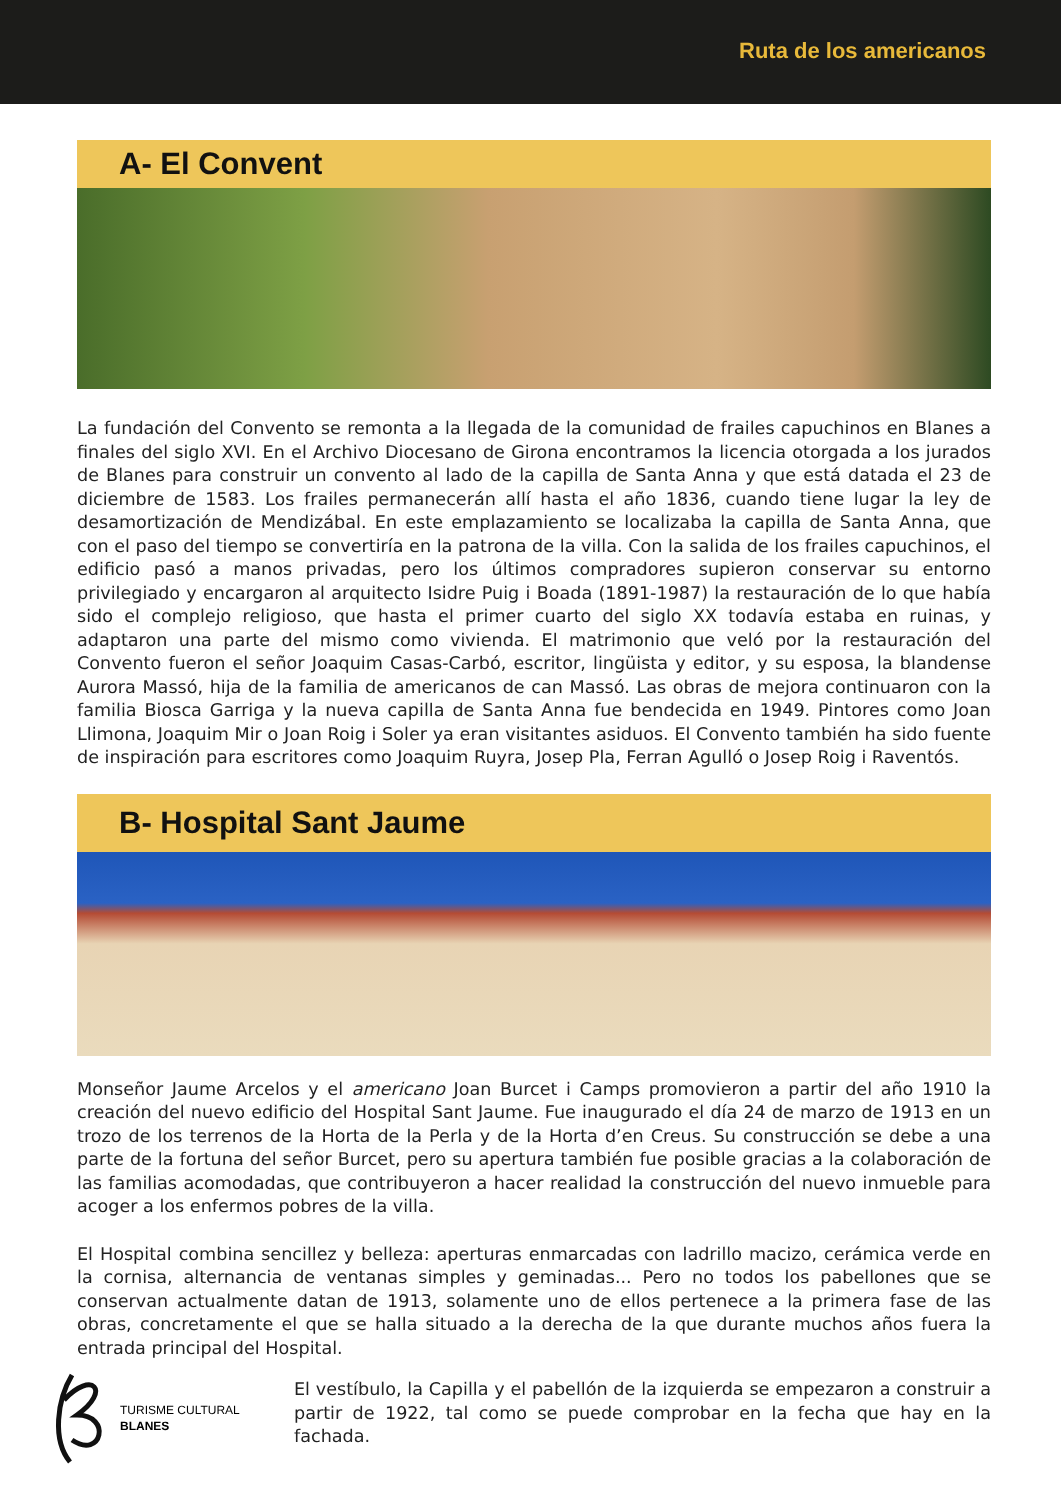Ruta de los americanos
A- El Convent
La fundación del Convento se remonta a la llegada de la comunidad de frailes capuchinos en Blanes a finales del siglo XVI. En el Archivo Diocesano de Girona encontramos la licencia otorgada a los jurados de Blanes para construir un convento al lado de la capilla de Santa Anna y que está datada el 23 de diciembre de 1583. Los frailes permanecerán allí hasta el año 1836, cuando tiene lugar la ley de desamortización de Mendizábal. En este emplazamiento se localizaba la capilla de Santa Anna, que con el paso del tiempo se convertiría en la patrona de la villa. Con la salida de los frailes capuchinos, el edificio pasó a manos privadas, pero los últimos compradores supieron conservar su entorno privilegiado y encargaron al arquitecto Isidre Puig i Boada (1891-1987) la restauración de lo que había sido el complejo religioso, que hasta el primer cuarto del siglo XX todavía estaba en ruinas, y adaptaron una parte del mismo como vivienda. El matrimonio que veló por la restauración del Convento fueron el señor Joaquim Casas-Carbó, escritor, lingüista y editor, y su esposa, la blandense Aurora Massó, hija de la familia de americanos de can Massó. Las obras de mejora continuaron con la familia Biosca Garriga y la nueva capilla de Santa Anna fue bendecida en 1949. Pintores como Joan Llimona, Joaquim Mir o Joan Roig i Soler ya eran visitantes asiduos. El Convento también ha sido fuente de inspiración para escritores como Joaquim Ruyra, Josep Pla, Ferran Agulló o Josep Roig i Raventós.
B- Hospital Sant Jaume
Monseñor Jaume Arcelos y el americano Joan Burcet i Camps promovieron a partir del año 1910 la creación del nuevo edificio del Hospital Sant Jaume. Fue inaugurado el día 24 de marzo de 1913 en un trozo de los terrenos de la Horta de la Perla y de la Horta d’en Creus. Su construcción se debe a una parte de la fortuna del señor Burcet, pero su apertura también fue posible gracias a la colaboración de las familias acomodadas, que contribuyeron a hacer realidad la construcción del nuevo inmueble para acoger a los enfermos pobres de la villa.
El Hospital combina sencillez y belleza: aperturas enmarcadas con ladrillo macizo, cerámica verde en la cornisa, alternancia de ventanas simples y geminadas... Pero no todos los pabellones que se conservan actualmente datan de 1913, solamente uno de ellos pertenece a la primera fase de las obras, concretamente el que se halla situado a la derecha de la que durante muchos años fuera la entrada principal del Hospital.
TURISME CULTURAL
BLANES
El vestíbulo, la Capilla y el pabellón de la izquierda se empezaron a construir a partir de 1922, tal como se puede comprobar en la fecha que hay en la fachada.